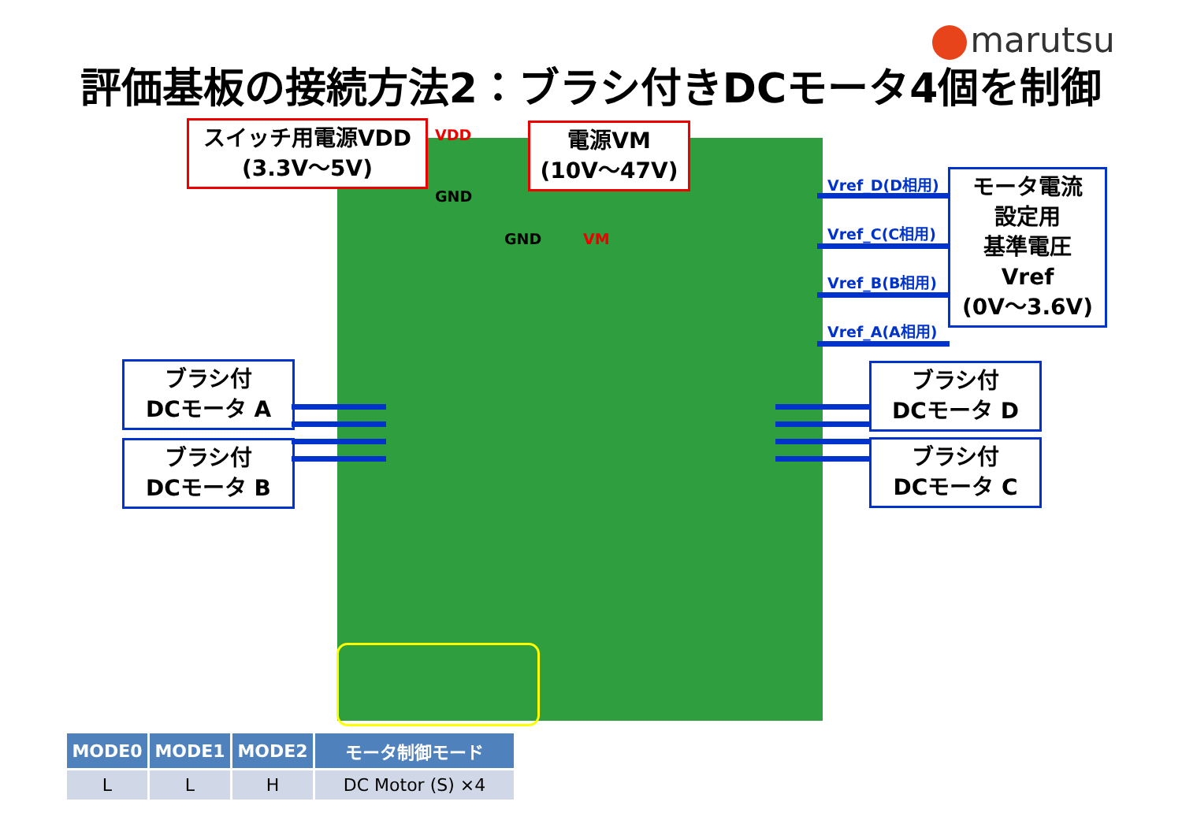marutsu
評価基板の接続方法2：ブラシ付きDCモータ4個を制御
スイッチ用電源VDD
(3.3V～5V)
VDD
GND
電源VM
(10V～47V)
GND VM
Vref_D(D相用)
Vref_C(C相用)
Vref_B(B相用)
Vref_A(A相用)
モータ電流
設定用
基準電圧
Vref
(0V～3.6V)
ブラシ付
DCモータ A
ブラシ付
DCモータ B
ブラシ付
DCモータ D
ブラシ付
DCモータ C
| MODE0 | MODE1 | MODE2 | モータ制御モード |
| --- | --- | --- | --- |
| L | L | H | DC Motor (S) ×4 |